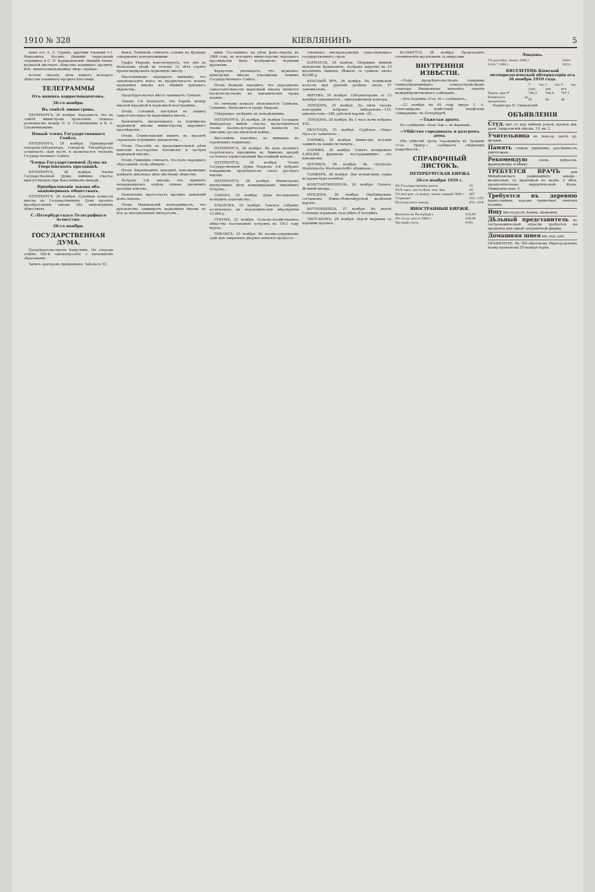1910 № 328 КІЕВЛЯНИНЪ 5
лемъ его А. С. Гуринъ, другими членами г.г. Макеевичъ, Косякъ (бывшій тарасовскій старшина) и С. Н. Крыжановскій—бывшій членъ-казначей мѣстнаго общества взаимнаго кредита. Всѣ—вышепоименованные лица—правые.
Кстати сказать, дѣла нашего молодого общества взаимнаго кредита блестящи.
ТЕЛЕГРАММЫ
Отъ нашихъ корреспондентовъ.
26-го ноября.
Въ совѣтѣ министровъ.
ПЕТЕРБУРГЪ, 26 ноября. Передаютъ, что въ совѣтѣ министровъ произошло сильное разномысліе между П. А. Столыпинымъ и В. А. Сухомлиновымъ.
Новый членъ Государственнаго Совѣта.
ПЕТЕРБУРГЪ, 26 ноября. Приамурскій генералъ-губернаторъ, генералъ Унтербергеръ оставляетъ свой постъ и назначается членомъ Государственнаго Совѣта.
Члены Государственной Думы на Георгіевскомъ праздникѣ.
ПЕТЕРБУРГЪ, 26 ноября. Члены Государственной Думы, имѣвшіе счастье присутствовать при Высочайшемъ выходѣ...
Преобразованіе закона объ акціонерныхъ обществахъ.
ПЕТЕРБУРГЪ, 26 ноября. Судебная комиссія внесла въ Государственную Думу проектъ преобразованія закона объ акціонерныхъ обществахъ.
С.-Петербургскаго Телеграфнаго Агентства.
26-го ноября.
ГОСУДАРСТВЕННАЯ ДУМА.
Предсѣдательствуетъ Капустинъ. На очереди отдѣлъ XIII-й законопроекта о начальномъ образованіи...
Запись ораторовъ прекращена. Заѣсдосъ 53.
Князь Тенишевъ считаетъ ссылки на Францію совершенно неподходящими.
Графъ Уваровъ констатируетъ, что онъ въ Вольскомъ уѣздѣ въ теченіе 15 лѣтъ горячо пропагандировалъ церковную школу...
Масленниковъ обращаетъ вниманіе, что законопроектъ вовсе не предполагаетъ изъять церковныя школы изъ вѣдѣнія духовнаго вѣдомства.
Предсѣдательское мѣсто занимаетъ Гучковъ.
Львовъ 1-й полагаетъ, что борьба между школой народной и церковной неустранима...
Отецъ Гепецкій, выступая въ защиту самостоятельности церковныхъ школъ...
Базилевичъ, высказываясь за подчиненіе церковной школы министерству народнаго просвѣщенія...
Отецъ Станиславскій видитъ въ проектѣ стремленіе подчинить духовенство...
Отецъ Спасскій, въ продолжительной рѣчи выясняя всесторонне положеніе и заслуги церковной школы...
Отецъ Гумилинъ считаетъ, что поле народнаго образованія столь обширно...
Отецъ Кирилловичъ находитъ невозможнымъ довѣрить школьное дѣло мѣстному обществу.
Петровъ 2-й, находя, что принятіе четырнадцатаго отдѣла сильно увеличитъ расходы земства...
Пахальчакъ протестуетъ противъ заявленій фонъ-Анрепа.
Отецъ Маньковскій подчеркиваетъ, что духовенство защищаетъ церковныя школы не изъ-за матеріальныхъ интересовъ...
шкіи. Сославшись на рѣчи фонъ-Анрепа въ 1908 году, въ которыхъ министерство народнаго просвѣщенія было изображено черными красками...
Караулевъ указываетъ, что церковно-приходскія школы учреждены помимо Государственнаго Совѣта...
Отецъ Волковъ находитъ, что упраздненіе самостоятельности церковной школы является посягательствомъ на каноническія права церкви...
По личному вопросу объясняются Сушковъ, Гулькинъ, Матьевичъ и графъ Уваровъ.
Слѣдующее засѣданіе въ понедѣльникъ.
ПЕТЕРБУРГЪ, 25 ноября. 24 ноября Государю Императору имѣли счастье представляться члены военно-исторической комиссіи по описанію русско-японской войны...
Высочайше повелѣно, во вниманіе къ геройскимъ подвигамъ...
ПЕТЕРБУРГЪ, 26 ноября. Въ день военнаго георгіевскаго праздника въ Зимнемъ дворцѣ состоялся торжественный Высочайшій выходъ...
ПЕТЕРБУРГЪ, 26 ноября. Членъ Государственной Думы Марковъ 2-й избранъ товарищемъ предсѣдателя союза русскаго народа.
ПЕТЕРБУРГЪ, 26 ноября. Министромъ внутреннихъ дѣлъ командированъ чиновникъ Петровъ...
САМАРА, 25 ноября. Дума постановила возбудить ходатайство...
АТКАРСКЪ, 25 ноября. Земское собраніе ассигновало на агрономическія мѣропріятія 15,000 р.
СУХУМЪ, 25 ноября. Сельско-хозяйственное общество постановило устроить въ 1911 году курсы...
ТИФЛИСЪ, 25 ноября. Въ военно-окружномъ судѣ при закрытыхъ дверяхъ начался процессъ...
ственнаго ниспроверженія существующаго государственнаго строя.
БАРНАУЛЪ, 26 ноября. Сборщикъ винной монополіи Кравцевичъ, отобравъ выручку въ 19 казенныхъ лавкахъ, бѣжалъ съ суммою около 40,000 р.
КРАСНЫЙ ЯРЪ, 26 ноября. Въ теляжской волости при ураганѣ разбило около 37 земляночекъ.
МИТАВА, 26 ноября. Губернаторомъ съ 15 декабря закрывается... эмиграционная контора.
ЛОНДОНЪ, 25 ноября. До пяти часовъ пополудни избрано: либераловъ—133, унионистовъ—188, рабочей партіи—25...
ЛОНДОНЪ, 26 ноября. Въ 1 часъ ночи избрано 418...
БѢЛГРАДЪ, 25 ноября. Сербское «Бюро Прессъ» заявляетъ...
ПАРИЖЪ, 26 ноября. Министръ колоній заявилъ въ комиссіи палаты...
ПАРИЖЪ, 26 ноября. Сенатъ вотировалъ 5,800,000 франковъ пострадавшимъ отъ наводненія.
БЕРЛИНЪ, 26 ноября. Въ «Deutsche Medizinische Wochenschrift» объявлено...
ТАНЖЕРЪ, 26 ноября. Два испанскихъ судна во время бури погибли.
КОНСТАНТИНОПОЛЬ, 26 ноября. Палата. Великій визирь...
МУКДЕНЪ, 26 ноября. Опубликовано соглашеніе Южно-Маньчжурской желѣзной дороги...
ВАТТЕНШЕЙДЪ, 27 ноября. Въ шахтѣ Голландъ взрывомъ газа убито 6 человѣкъ.
ЛИССАБОНЪ, 26 ноября. Бурей вырваны съ корнями деревья...
КАЛЬКУТТА, 26 ноября. Происходятъ столкновенія мусульманъ съ индусами.
ВНУТРЕННІЯ ИЗВѢСТІЯ.
—Подъ предсѣдательствомъ товарища главноуправляющаго землеустройствомъ сенатора Ивашенцова начались занятія междувѣдомственнаго совѣщанія...
—Изъ Берлина «Гол. М.» сообщаютъ...
—22 ноября на 65 году умеръ Г. А. Александровъ, извѣстный владѣлецъ «Аквариума» въ Петербургѣ.
—Тяжелая драма.
По сообщенію «Now. Gaz.», въ Варшавѣ...
—Убійство городовыхъ и разгромъ дома.
Объ убійствѣ трехъ городовыхъ въ Троицкѣ «Гол. Приур.» сообщаетъ слѣдующія подробности...
СПРАВОЧНЫЙ ЛИСТОКЪ.
ПЕТЕРБУРГСКАЯ БИРЖА
26-го ноября 1910 г.
| 4% Государственная рента | 95 |
| 4½% закл. листы Кіев. зем. бан. | 92 |
| 5% внутрен. съ выигр. заемъ первый 1864 г. | 487 |
| "Сормово" | 151—152 |
| Путиловскаго завода | 415—418 |
ИНОСТРАННЫЯ БИРЖИ.
| Выплаты на Петербургъ | 216,00 |
| 4% госуд. рента 1894 г. | 100,40 |
| Частный учетъ | 4⅝% |
Лондонъ.
| 5% россійск. заемъ 1906 г. | 104¼ |
| 4½% " 1909 г. | 101¼ |
БЮЛЛЕТЕНЬ Кіевской метеорологической обсерваторіи отъ 26 ноября 1910 года.
| | 7 час. утра | 1 час. дня | 9 час. веч. |
| Баром. при 0° | 746,3 | 746,4 | 747,1 |
| Влажность въ процентахъ | 95 | 90 | 96 |
Редакторъ Н. Смаковскій.
ОБЪЯВЛЕНІЯ
Студ. мат. ст. кур. имѣющ. реком. препод. ищ. урок. Андреевскій спускъ, 19, кв. 2.
Учительница ок. консер. даетъ ур. музыки.
Память слабую укрѣпляю, разсѣянность уничтожаю.
Рекомендую очень добросов. француженку и нѣмку.
ТРЕБУЕТСЯ ВРАЧЪ для Михайловскаго рафинаднаго завода... желательно съ практикой не менѣе 5 лѣтъ, предпочтительно хирургической. Кіевъ, Гимназическая, 5.
Требуется въ деревню православная, хорошо грамотная, опытная хозяйка.
Ищу мѣста русск. бонны, экономки.
Дѣльный представитель по гастрономической отрасли требуется на проценты для одной заграничной фирмы.
Домашняя швея ищ. под. раб.
ОБЪЯВЛЕНІЕ. Въ 168 пѣхотномъ Миргородскомъ полку назначены 29 ноября торги.